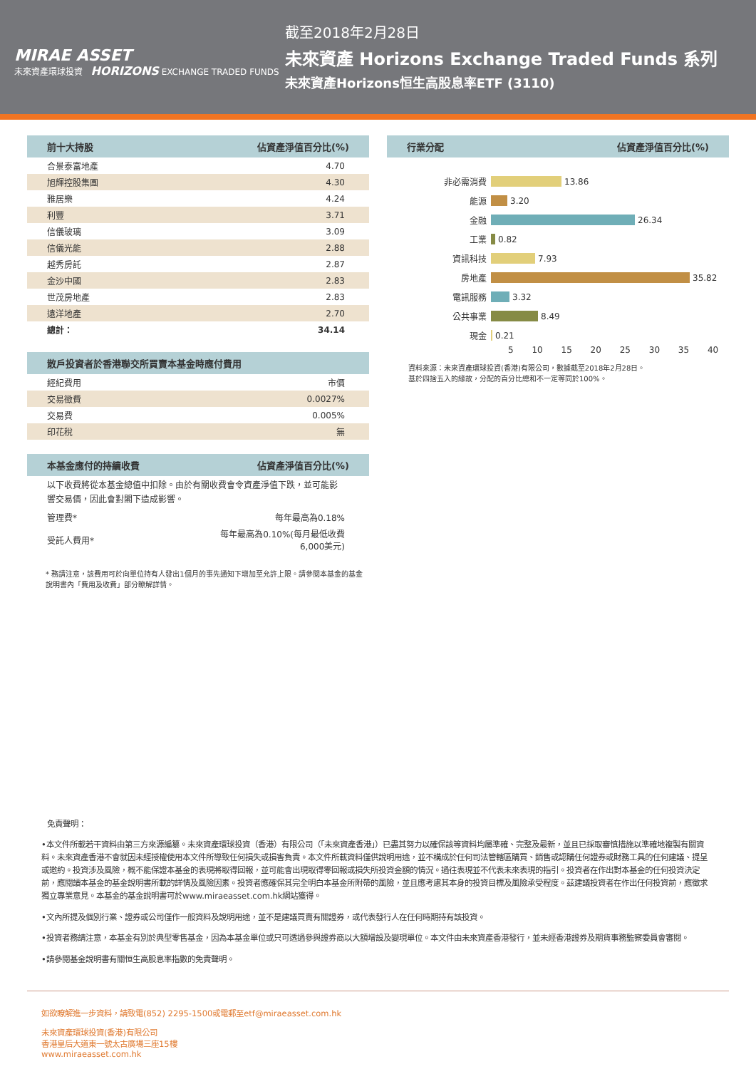MIRAE ASSET
未來資產環球投資 HORIZONS EXCHANGE TRADED FUNDS
截至2018年2月28日
未來資產 Horizons Exchange Traded Funds 系列
未來資產Horizons恒生高股息率ETF (3110)
| 前十大持股 | 佔資產淨值百分比(%) |
| --- | --- |
| 合景泰富地產 | 4.70 |
| 旭輝控股集團 | 4.30 |
| 雅居樂 | 4.24 |
| 利豐 | 3.71 |
| 信儀玻璃 | 3.09 |
| 信儀光能 | 2.88 |
| 越秀房託 | 2.87 |
| 金沙中國 | 2.83 |
| 世茂房地產 | 2.83 |
| 遠洋地產 | 2.70 |
| 總計： | 34.14 |
| 散戶投資者於香港聯交所買賣本基金時應付費用 | |
| --- | --- |
| 經紀費用 | 市價 |
| 交易徵費 | 0.0027% |
| 交易費 | 0.005% |
| 印花稅 | 無 |
| 本基金應付的持續收費 | 佔資產淨值百分比(%) |
| --- | --- |
| 以下收費將從本基金總值中扣除。由於有關收費會令資產淨值下跌，並可能影響交易價，因此會對閣下造成影響。 | |
| 管理費* | 每年最高為0.18% |
| 受託人費用* | 每年最高為0.10%(每月最低收費 6,000美元) |
* 務請注意，該費用可於向單位持有人發出1個月的事先通知下增加至允許上限。請參閱本基金的基金說明書內「費用及收費」部分瞭解詳情。
| 行業分配 | 佔資產淨值百分比(%) |
| --- | --- |
非必需消費 13.86
能源 3.20
金融 26.34
工業 0.82
資訊科技 7.93
房地產 35.82
電訊服務 3.32
公共事業 8.49
現金 0.21
5 10 15 20 25 30 35 40
資料來源：未來資產環球投資(香港)有限公司，數據截至2018年2月28日。
基於四捨五入的緣故，分配的百分比總和不一定等同於100%。
免責聲明：
•本文件所載若干資料由第三方來源編纂。未來資產環球投資（香港）有限公司（「未來資產香港」）已盡其努力以確保該等資料均屬準確、完整及最新，並且已採取審慎措施以準確地複製有關資料。未來資產香港不會就因未經授權使用本文件所導致任何損失或損害負責。本文件所載資料僅供說明用途，並不構成於任何司法管轄區購買、銷售或認購任何證券或財務工具的任何建議、提呈或邀約。投資涉及風險，概不能保證本基金的表現將取得回報，並可能會出現取得零回報或損失所投資金額的情況。過往表現並不代表未來表現的指引。投資者在作出對本基金的任何投資決定前，應閱讀本基金的基金說明書所載的詳情及風險因素。投資者應確保其完全明白本基金所附帶的風險，並且應考慮其本身的投資目標及風險承受程度。茲建議投資者在作出任何投資前，應徵求獨立專業意見。本基金的基金說明書可於www.miraeasset.com.hk網站獲得。
•文內所提及個別行業、證券或公司僅作一般資料及說明用途，並不是建議買賣有關證券，或代表發行人在任何時期持有該投資。
•投資者務請注意，本基金有別於典型零售基金，因為本基金單位或只可透過參與證券商以大額增設及變現單位。本文件由未來資產香港發行，並未經香港證券及期貨事務監察委員會審閱。
•請參閱基金說明書有關恒生高股息率指數的免責聲明。
如欲瞭解進一步資料，請致電(852) 2295-1500或電郵至etf@miraeasset.com.hk
未來資產環球投資(香港)有限公司
香港皇后大道東一號太古廣場三座15樓
www.miraeasset.com.hk